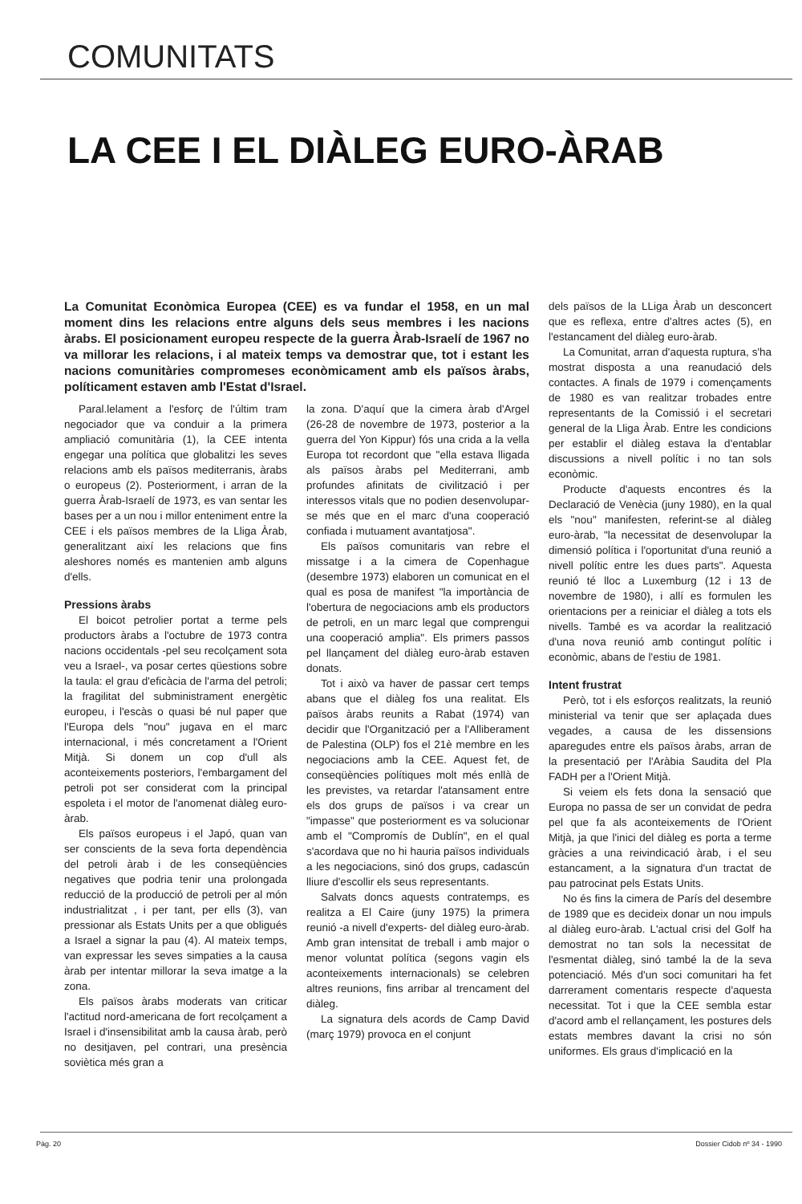COMUNITATS
LA CEE I EL DIÀLEG EURO-ÀRAB
La Comunitat Econòmica Europea (CEE) es va fundar el 1958, en un mal moment dins les relacions entre alguns dels seus membres i les nacions àrabs. El posicionament europeu respecte de la guerra Àrab-Israelí de 1967 no va millorar les relacions, i al mateix temps va demostrar que, tot i estant les nacions comunitàries compromeses econòmicament amb els països àrabs, políticament estaven amb l'Estat d'Israel.
Paral.lelament a l'esforç de l'últim tram negociador que va conduir a la primera ampliació comunitària (1), la CEE intenta engegar una política que globalitzi les seves relacions amb els països mediterranis, àrabs o europeus (2). Posteriorment, i arran de la guerra Àrab-Israelí de 1973, es van sentar les bases per a un nou i millor enteniment entre la CEE i els països membres de la Lliga Àrab, generalitzant així les relacions que fins aleshores només es mantenien amb alguns d'ells.
Pressions àrabs
El boicot petrolier portat a terme pels productors àrabs a l'octubre de 1973 contra nacions occidentals -pel seu recolçament sota veu a Israel-, va posar certes qüestions sobre la taula: el grau d'eficàcia de l'arma del petroli; la fragilitat del subministrament energètic europeu, i l'escàs o quasi bé nul paper que l'Europa dels "nou" jugava en el marc internacional, i més concretament a l'Orient Mitjà. Si donem un cop d'ull als aconteixements posteriors, l'embargament del petroli pot ser considerat com la principal espoleta i el motor de l'anomenat diàleg euro-àrab.
Els països europeus i el Japó, quan van ser conscients de la seva forta dependència del petroli àrab i de les conseqüències negatives que podria tenir una prolongada reducció de la producció de petroli per al món industrialitzat , i per tant, per ells (3), van pressionar als Estats Units per a que obligués a Israel a signar la pau (4). Al mateix temps, van expressar les seves simpaties a la causa àrab per intentar millorar la seva imatge a la zona.
Els països àrabs moderats van criticar l'actitud nord-americana de fort recolçament a Israel i d'insensibilitat amb la causa àrab, però no desitjaven, pel contrari, una presència soviètica més gran a
la zona. D'aquí que la cimera àrab d'Argel (26-28 de novembre de 1973, posterior a la guerra del Yon Kippur) fós una crida a la vella Europa tot recordont que "ella estava lligada als països àrabs pel Mediterrani, amb profundes afinitats de civilització i per interessos vitals que no podien desenvolupar-se més que en el marc d'una cooperació confiada i mutuament avantatjosa".
Els països comunitaris van rebre el missatge i a la cimera de Copenhague (desembre 1973) elaboren un comunicat en el qual es posa de manifest "la importància de l'obertura de negociacions amb els productors de petroli, en un marc legal que comprengui una cooperació amplia". Els primers passos pel llançament del diàleg euro-àrab estaven donats.
Tot i això va haver de passar cert temps abans que el diàleg fos una realitat. Els països àrabs reunits a Rabat (1974) van decidir que l'Organització per a l'Alliberament de Palestina (OLP) fos el 21è membre en les negociacions amb la CEE. Aquest fet, de conseqüències polítiques molt més enllà de les previstes, va retardar l'atansament entre els dos grups de països i va crear un "impasse" que posteriorment es va solucionar amb el "Compromís de Dublín", en el qual s'acordava que no hi hauria països individuals a les negociacions, sinó dos grups, cadascún lliure d'escollir els seus representants.
Salvats doncs aquests contratemps, es realitza a El Caire (juny 1975) la primera reunió -a nivell d'experts- del diàleg euro-àrab. Amb gran intensitat de treball i amb major o menor voluntat política (segons vagin els aconteixements internacionals) se celebren altres reunions, fins arribar al trencament del diàleg.
La signatura dels acords de Camp David (març 1979) provoca en el conjunt
dels països de la LLiga Àrab un desconcert que es reflexa, entre d'altres actes (5), en l'estancament del diàleg euro-àrab.
La Comunitat, arran d'aquesta ruptura, s'ha mostrat disposta a una reanudació dels contactes. A finals de 1979 i començaments de 1980 es van realitzar trobades entre representants de la Comissió i el secretari general de la Lliga Àrab. Entre les condicions per establir el diàleg estava la d'entablar discussions a nivell polític i no tan sols econòmic.
Producte d'aquests encontres és la Declaració de Venècia (juny 1980), en la qual els "nou" manifesten, referint-se al diàleg euro-àrab, "la necessitat de desenvolupar la dimensió política i l'oportunitat d'una reunió a nivell polític entre les dues parts". Aquesta reunió té lloc a Luxemburg (12 i 13 de novembre de 1980), i allí es formulen les orientacions per a reiniciar el diàleg a tots els nivells. També es va acordar la realització d'una nova reunió amb contingut polític i econòmic, abans de l'estiu de 1981.
Intent frustrat
Però, tot i els esforços realitzats, la reunió ministerial va tenir que ser aplaçada dues vegades, a causa de les dissensions aparegudes entre els països àrabs, arran de la presentació per l'Aràbia Saudita del Pla FADH per a l'Orient Mitjà.
Si veiem els fets dona la sensació que Europa no passa de ser un convidat de pedra pel que fa als aconteixements de l'Orient Mitjà, ja que l'inici del diàleg es porta a terme gràcies a una reivindicació àrab, i el seu estancament, a la signatura d'un tractat de pau patrocinat pels Estats Units.
No és fins la cimera de París del desembre de 1989 que es decideix donar un nou impuls al diàleg euro-àrab. L'actual crisi del Golf ha demostrat no tan sols la necessitat de l'esmentat diàleg, sinó també la de la seva potenciació. Més d'un soci comunitari ha fet darrerament comentaris respecte d'aquesta necessitat. Tot i que la CEE sembla estar d'acord amb el rellançament, les postures dels estats membres davant la crisi no són uniformes. Els graus d'implicació en la
Pàg. 20 Dossier Cidob nº 34 - 1990